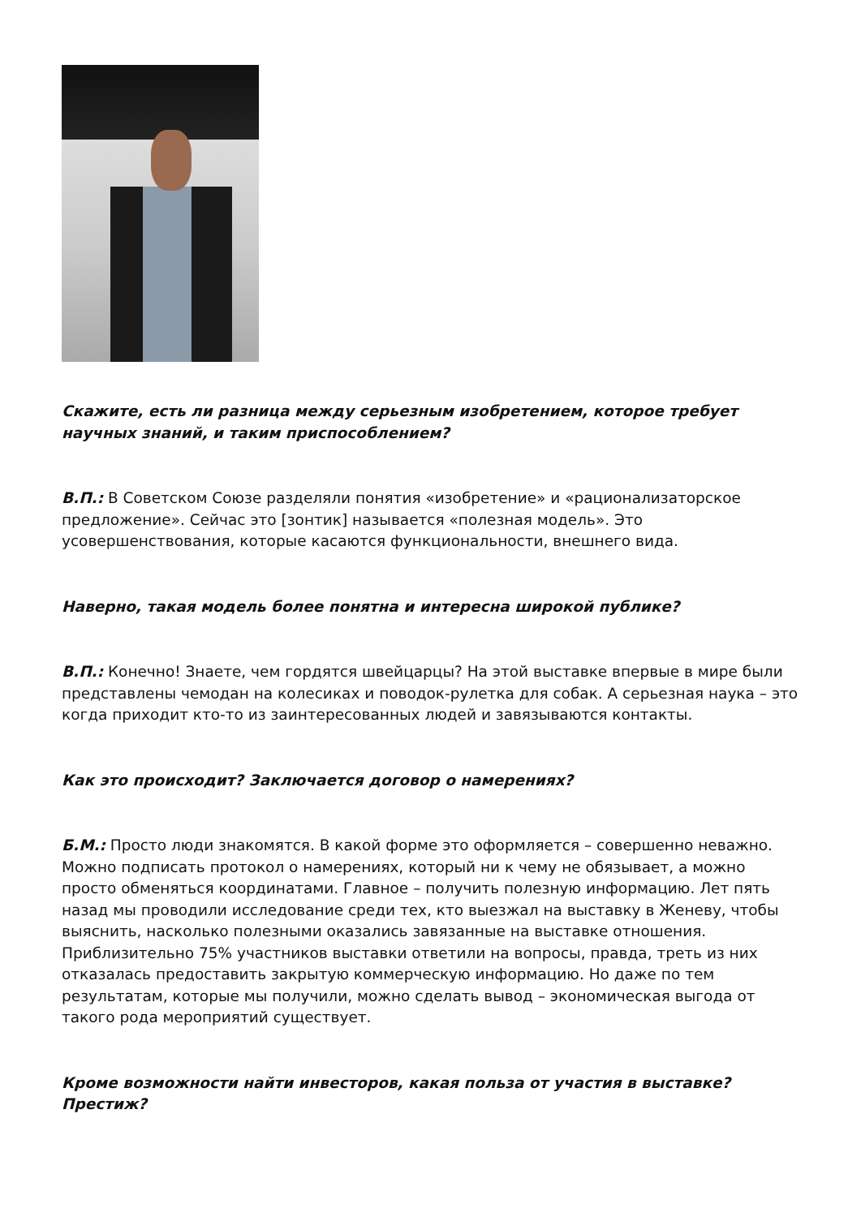Скажите, есть ли разница между серьезным изобретением, которое требует научных знаний, и таким приспособлением?
В.П.: В Советском Союзе разделяли понятия «изобретение» и «рационализаторское предложение». Сейчас это [зонтик] называется «полезная модель». Это усовершенствования, которые касаются функциональности, внешнего вида.
Наверно, такая модель более понятна и интересна широкой публике?
В.П.: Конечно! Знаете, чем гордятся швейцарцы? На этой выставке впервые в мире были представлены чемодан на колесиках и поводок-рулетка для собак. А серьезная наука – это когда приходит кто-то из заинтересованных людей и завязываются контакты.
Как это происходит? Заключается договор о намерениях?
Б.М.: Просто люди знакомятся. В какой форме это оформляется – совершенно неважно. Можно подписать протокол о намерениях, который ни к чему не обязывает, а можно просто обменяться координатами. Главное – получить полезную информацию. Лет пять назад мы проводили исследование среди тех, кто выезжал на выставку в Женеву, чтобы выяснить, насколько полезными оказались завязанные на выставке отношения. Приблизительно 75% участников выставки ответили на вопросы, правда, треть из них отказалась предоставить закрытую коммерческую информацию. Но даже по тем результатам, которые мы получили, можно сделать вывод – экономическая выгода от такого рода мероприятий существует.
Кроме возможности найти инвесторов, какая польза от участия в выставке? Престиж?